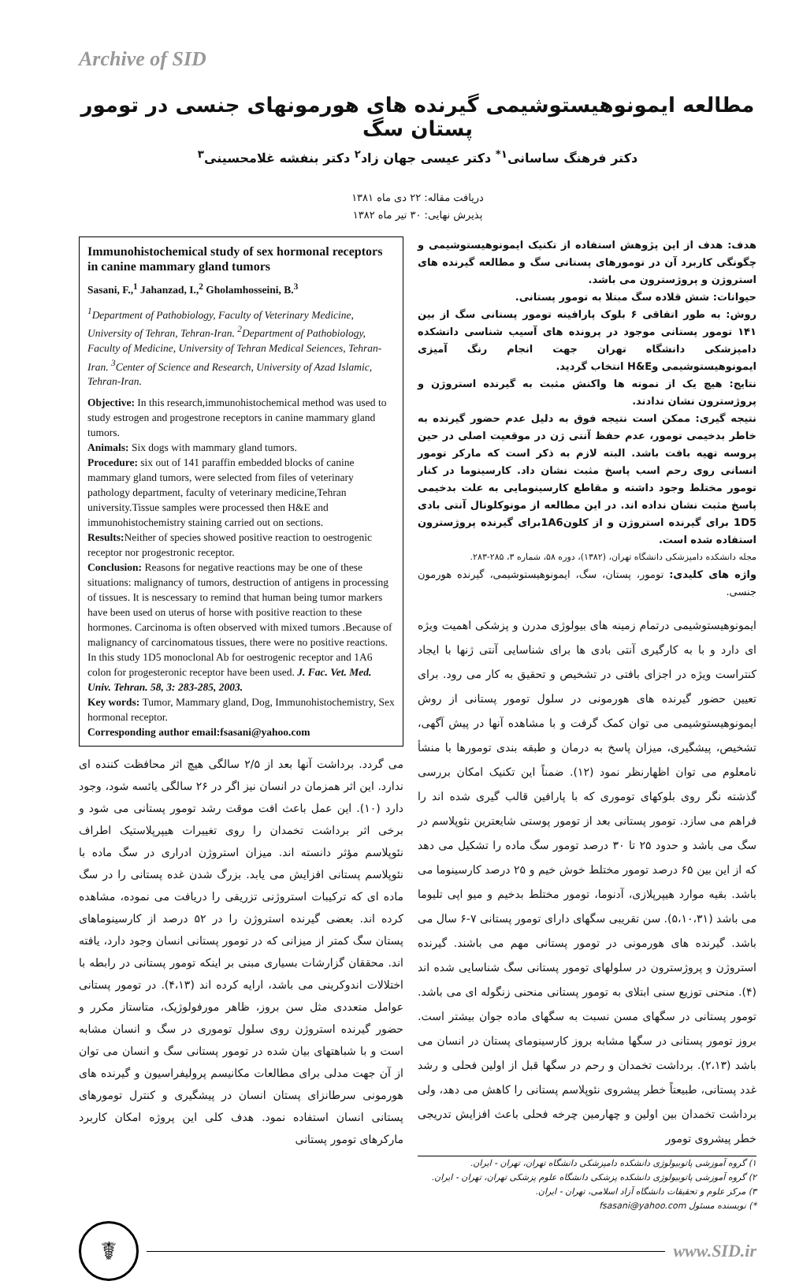Archive of SID
مطالعه ایمونوهیستوشیمی گیرنده های هورمونهای جنسی در تومور پستان سگ
دکتر فرهنگ ساسانی<sup>۱*</sup> دکتر عیسی جهان زاد<sup>۲</sup> دکتر بنفشه غلامحسینی<sup>۳</sup>
دریافت مقاله: ۲۲ دی ماه ۱۳۸۱
پذیرش نهایی: ۳۰ تیر ماه ۱۳۸۲
هدف: هدف از این پژوهش استفاده از تکنیک ایمونوهیستوشیمی و چگونگی کاربرد آن در تومورهای پستانی سگ و مطالعه گیرنده های استروژن و پروژسترون می باشد.
حیوانات: شش قلاده سگ مبتلا به تومور پستانی.
روش: به طور اتفاقی ۶ بلوک پارافینه تومور پستانی سگ از بین ۱۴۱ تومور پستانی موجود در پرونده های آسیب شناسی دانشکده دامپزشکی دانشگاه تهران جهت انجام رنگ آمیزی ایمونوهیستوشیمی وH&E انتخاب گردید.
نتایج: هیچ یک از نمونه ها واکنش مثبت به گیرنده استروژن و پروژسترون نشان ندادند.
نتیجه گیری: ممکن است نتیجه فوق به دلیل عدم حضور گیرنده به خاطر بدخیمی تومور، عدم حفظ آنتی ژن در موقعیت اصلی در حین پروسه تهیه بافت باشد. البته لازم به ذکر است که مارکر تومور انسانی روی رحم اسب پاسخ مثبت نشان داد. کارسینوما در کنار تومور مختلط وجود داشته و مقاطع کارسینومایی به علت بدخیمی پاسخ مثبت نشان نداده اند. در این مطالعه از مونوکلونال آنتی بادی 1D5 برای گیرنده استروژن و از کلون1A6برای گیرنده پروژسترون استفاده شده است.
مجله دانشکده دامپزشکی دانشگاه تهران، (۱۳۸۲)، دوره ۵۸، شماره ۳، ۲۸۵-۲۸۳.
واژه های کلیدی: تومور، پستان، سگ، ایمونوهیستوشیمی، گیرنده هورمون جنسی.
ایمونوهیستوشیمی درتمام زمینه های بیولوژی مدرن و پزشکی اهمیت ویژه ای دارد و با به کارگیری آنتی بادی ها برای شناسایی آنتی ژنها با ایجاد کنتراست ویژه در اجزای بافتی در تشخیص و تحقیق به کار می رود. برای تعیین حضور گیرنده های هورمونی در سلول تومور پستانی از روش ایمونوهیستوشیمی می توان کمک گرفت و با مشاهده آنها در پیش آگهی، تشخیص، پیشگیری، میزان پاسخ به درمان و طبقه بندی تومورها با منشأ نامعلوم می توان اظهارنظر نمود (۱۲). ضمناً این تکنیک امکان بررسی گذشته نگر روی بلوکهای توموری که با پارافین قالب گیری شده اند را فراهم می سازد. تومور پستانی بعد از تومور پوستی شایعترین نئوپلاسم در سگ می باشد و حدود ۲۵ تا ۳۰ درصد تومور سگ ماده را تشکیل می دهد که از این بین ۶۵ درصد تومور مختلط خوش خیم و ۲۵ درصد کارسینوما می باشد. بقیه موارد هیپرپلازی، آدنوما، تومور مختلط بدخیم و میو اپی تلیوما می باشد (۵،۱۰،۳۱). سن تقریبی سگهای دارای تومور پستانی ۷-۶ سال می باشد. گیرنده های هورمونی در تومور پستانی مهم می باشند. گیرنده استروژن و پروژسترون در سلولهای تومور پستانی سگ شناسایی شده اند (۴). منحنی توزیع سنی ابتلای به تومور پستانی منحنی زنگوله ای می باشد. تومور پستانی در سگهای مسن نسبت به سگهای ماده جوان بیشتر است. بروز تومور پستانی در سگها مشابه بروز کارسینومای پستان در انسان می باشد (۲،۱۳). برداشت تخمدان و رحم در سگها قبل از اولین فحلی و رشد غدد پستانی، طبیعتاً خطر پیشروی نئوپلاسم پستانی را کاهش می دهد، ولی برداشت تخمدان بین اولین و چهارمین چرخه فحلی باعث افزایش تدریجی خطر پیشروی تومور
۱) گروه آموزشی پاتوبیولوژی دانشکده دامپزشکی دانشگاه تهران، تهران - ایران.
۲) گروه آموزشی پاتوبیولوژی دانشکده پزشکی دانشگاه علوم پزشکی تهران، تهران - ایران.
۳) مرکز علوم و تحقیقات دانشگاه آزاد اسلامی، تهران - ایران.
*) نویسنده مسئول fsasani@yahoo.com
Immunohistochemical study of sex hormonal receptors in canine mammary gland tumors
Sasani, F.,<sup>1</sup> Jahanzad, I.,<sup>2</sup> Gholamhosseini, B.<sup>3</sup>
<sup>1</sup> Department of Pathobiology, Faculty of Veterinary Medicine, University of Tehran, Tehran-Iran. <sup>2</sup>Department of Pathobiology, Faculty of Medicine, University of Tehran Medical Seiences, Tehran- Iran. <sup>3</sup>Center of Science and Research, University of Azad Islamic, Tehran-Iran.
Objective: In this research,immunohistochemical method was used to study estrogen and progestrone receptors in canine mammary gland tumors.
Animals: Six dogs with mammary gland tumors.
Procedure: six out of 141 paraffin embedded blocks of canine mammary gland tumors, were selected from files of veterinary pathology department, faculty of veterinary medicine,Tehran university.Tissue samples were processed then H&E and immunohistochemistry staining carried out on sections.
Results: Neither of species showed positive reaction to oestrogenic receptor nor progestronic receptor.
Conclusion: Reasons for negative reactions may be one of these situations: malignancy of tumors, destruction of antigens in processing of tissues. It is nescessary to remind that human being tumor markers have been used on uterus of horse with positive reaction to these hormones. Carcinoma is often observed with mixed tumors .Because of malignancy of carcinomatous tissues, there were no positive reactions. In this study 1D5 monoclonal Ab for oestrogenic receptor and 1A6 colon for progesteronic receptor have been used. J. Fac. Vet. Med. Univ. Tehran. 58, 3: 283-285, 2003.
Key words: Tumor, Mammary gland, Dog, Immunohistochemistry, Sex hormonal receptor.
Corresponding author email:fsasani@yahoo.com
می گردد. برداشت آنها بعد از ۲/۵ سالگی هیچ اثر محافظت کننده ای ندارد. این اثر همزمان در انسان نیز اگر در ۲۶ سالگی یائسه شود، وجود دارد (۱۰). این عمل باعث افت موقت رشد تومور پستانی می شود و برخی اثر برداشت تخمدان را روی تغییرات هیپرپلاستیک اطراف نئوپلاسم مؤثر دانسته اند. میزان استروژن ادراری در سگ ماده با نئوپلاسم پستانی افزایش می یابد. بزرگ شدن غده پستانی را در سگ ماده ای که ترکیبات استروژنی تزریقی را دریافت می نموده، مشاهده کرده اند. بعضی گیرنده استروژن را در ۵۲ درصد از کارسینوماهای پستان سگ کمتر از میزانی که در تومور پستانی انسان وجود دارد، یافته اند. محققان گزارشات بسیاری مبنی بر اینکه تومور پستانی در رابطه با اختلالات اندوکرینی می باشد، ارایه کرده اند (۴،۱۳). در تومور پستانی عوامل متعددی مثل سن بروز، ظاهر مورفولوژیک، متاستاز مکرر و حضور گیرنده استروژن روی سلول توموری در سگ و انسان مشابه است و با شباهتهای بیان شده در تومور پستانی سگ و انسان می توان از آن جهت مدلی برای مطالعات مکانیسم پرولیفراسیون و گیرنده های هورمونی سرطانزای پستان انسان در پیشگیری و کنترل تومورهای پستانی انسان استفاده نمود. هدف کلی این پروژه امکان کاربرد مارکرهای تومور پستانی
☤
www.SID.ir